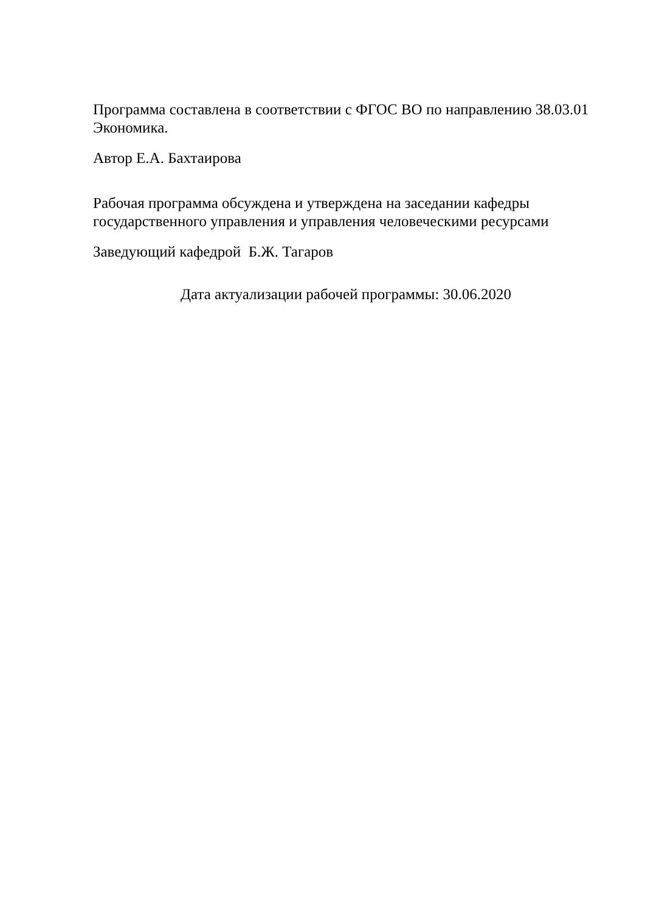Программа составлена в соответствии с ФГОС ВО по направлению 38.03.01 Экономика.
Автор Е.А. Бахтаирова
Рабочая программа обсуждена и утверждена на заседании кафедры государственного управления и управления человеческими ресурсами
Заведующий кафедрой Б.Ж. Тагаров
Дата актуализации рабочей программы: 30.06.2020